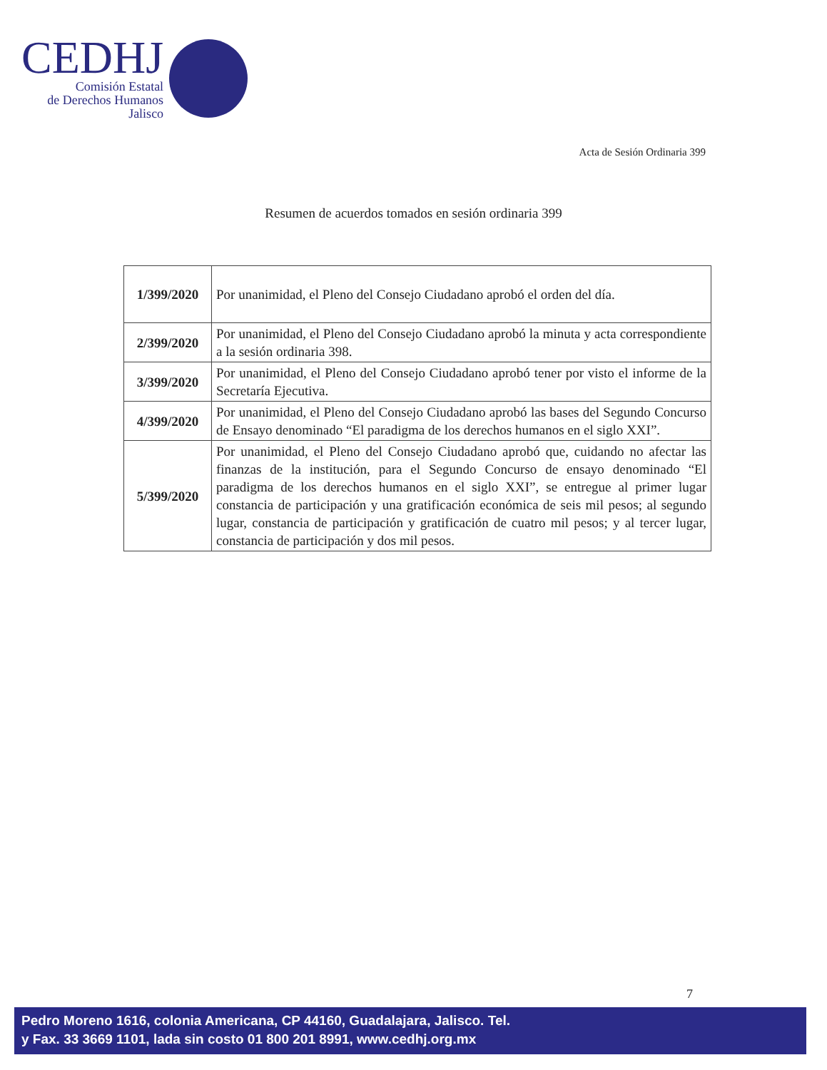CEDHJ
Comisión Estatal
de Derechos Humanos
Jalisco
Acta de Sesión Ordinaria 399
Resumen de acuerdos tomados en sesión ordinaria 399
| 1/399/2020 | Por unanimidad, el Pleno del Consejo Ciudadano aprobó el orden del día. |
| 2/399/2020 | Por unanimidad, el Pleno del Consejo Ciudadano aprobó la minuta y acta correspondiente a la sesión ordinaria 398. |
| 3/399/2020 | Por unanimidad, el Pleno del Consejo Ciudadano aprobó tener por visto el informe de la Secretaría Ejecutiva. |
| 4/399/2020 | Por unanimidad, el Pleno del Consejo Ciudadano aprobó las bases del Segundo Concurso de Ensayo denominado “El paradigma de los derechos humanos en el siglo XXI”. |
| 5/399/2020 | Por unanimidad, el Pleno del Consejo Ciudadano aprobó que, cuidando no afectar las finanzas de la institución, para el Segundo Concurso de ensayo denominado “El paradigma de los derechos humanos en el siglo XXI”, se entregue al primer lugar constancia de participación y una gratificación económica de seis mil pesos; al segundo lugar, constancia de participación y gratificación de cuatro mil pesos; y al tercer lugar, constancia de participación y dos mil pesos. |
7
Pedro Moreno 1616, colonia Americana, CP 44160, Guadalajara, Jalisco. Tel.
y Fax. 33 3669 1101, lada sin costo 01 800 201 8991, www.cedhj.org.mx